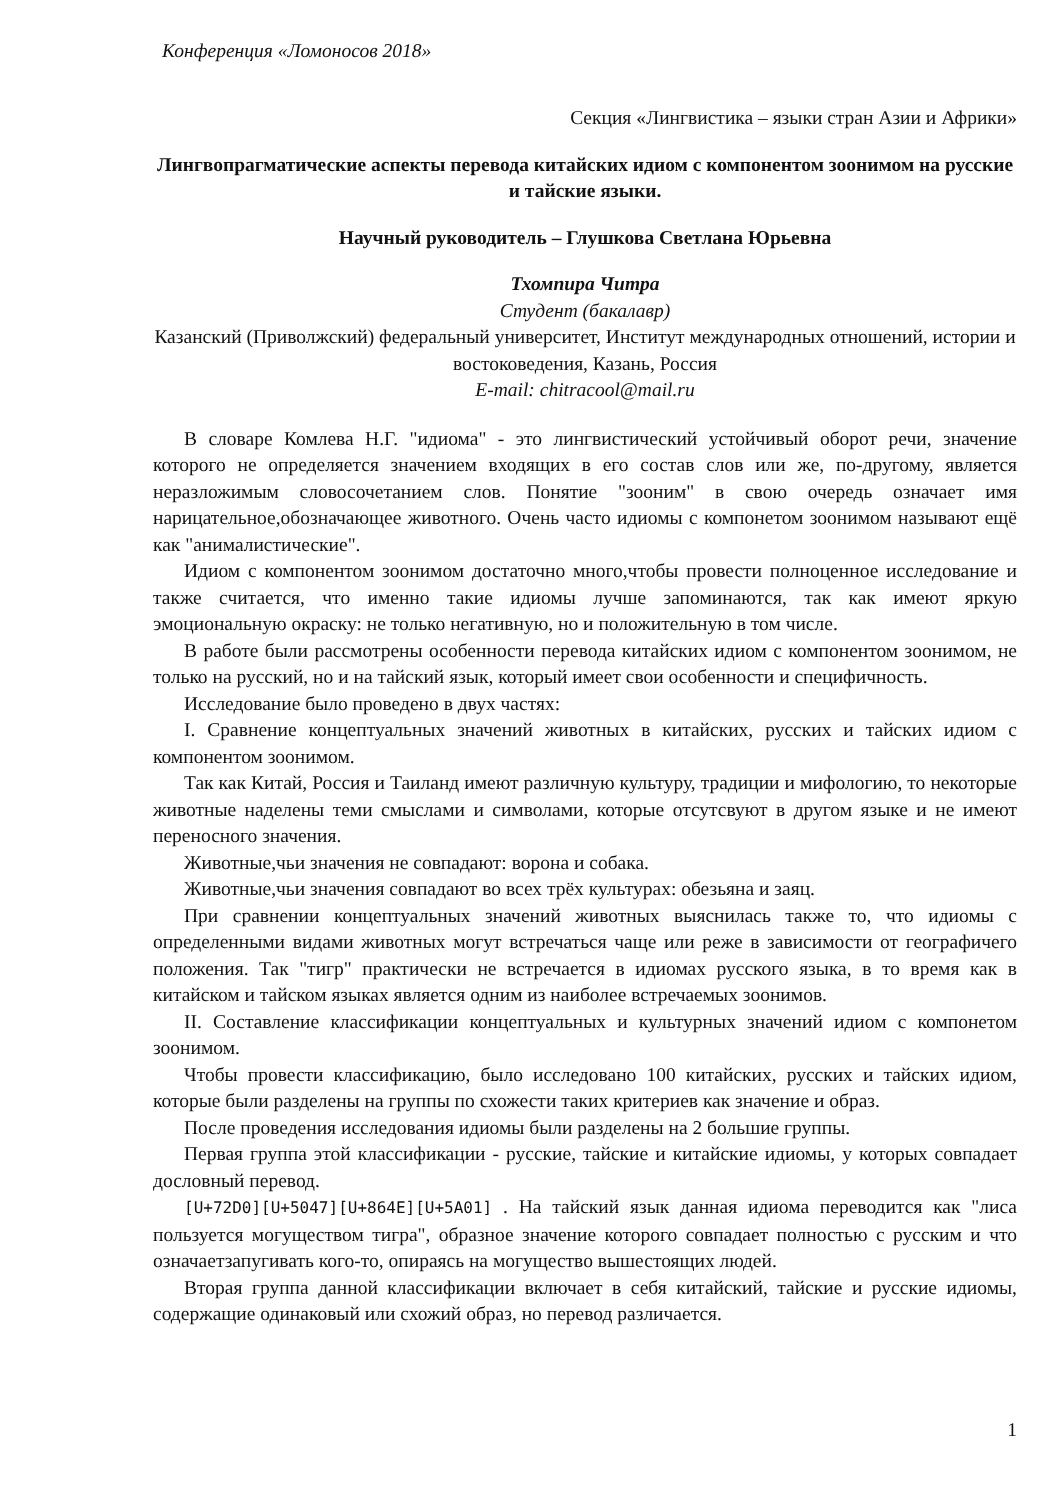Конференция «Ломоносов 2018»
Секция «Лингвистика – языки стран Азии и Африки»
Лингвопрагматические аспекты перевода китайских идиом с компонентом зоонимом на русские и тайские языки.
Научный руководитель – Глушкова Светлана Юрьевна
Тхомпира Читра
Студент (бакалавр)
Казанский (Приволжский) федеральный университет, Институт международных отношений, истории и востоковедения, Казань, Россия
E-mail: chitracool@mail.ru
В словаре Комлева Н.Г. "идиома" - это лингвистический устойчивый оборот речи, значение которого не определяется значением входящих в его состав слов или же, по-другому, является неразложимым словосочетанием слов. Понятие "зооним" в свою очередь означает имя нарицательное,обозначающее животного. Очень часто идиомы с компонетом зоонимом называют ещё как "анималистические".
Идиом с компонентом зоонимом достаточно много,чтобы провести полноценное исследование и также считается, что именно такие идиомы лучше запоминаются, так как имеют яркую эмоциональную окраску: не только негативную, но и положительную в том числе.
В работе были рассмотрены особенности перевода китайских идиом с компонентом зоонимом, не только на русский, но и на тайский язык, который имеет свои особенности и специфичность.
Исследование было проведено в двух частях:
I. Сравнение концептуальных значений животных в китайских, русских и тайских идиом с компонентом зоонимом.
Так как Китай, Россия и Таиланд имеют различную культуру, традиции и мифологию, то некоторые животные наделены теми смыслами и символами, которые отсутсвуют в другом языке и не имеют переносного значения.
Животные,чьи значения не совпадают: ворона и собака.
Животные,чьи значения совпадают во всех трёх культурах: обезьяна и заяц.
При сравнении концептуальных значений животных выяснилась также то, что идиомы с определенными видами животных могут встречаться чаще или реже в зависимости от географичего положения. Так "тигр" практически не встречается в идиомах русского языка, в то время как в китайском и тайском языках является одним из наиболее встречаемых зоонимов.
II. Составление классификации концептуальных и культурных значений идиом с компонетом зоонимом.
Чтобы провести классификацию, было исследовано 100 китайских, русских и тайских идиом, которые были разделены на группы по схожести таких критериев как значение и образ.
После проведения исследования идиомы были разделены на 2 большие группы.
Первая группа этой классификации - русские, тайские и китайские идиомы, у которых совпадает дословный перевод.
[U+72D0][U+5047][U+864E][U+5A01] . На тайский язык данная идиома переводится как "лиса пользуется могуществом тигра", образное значение которого совпадает полностью с русским и что означаетзапугивать кого-то, опираясь на могущество вышестоящих людей.
Вторая группа данной классификации включает в себя китайский, тайские и русские идиомы, содержащие одинаковый или схожий образ, но перевод различается.
1